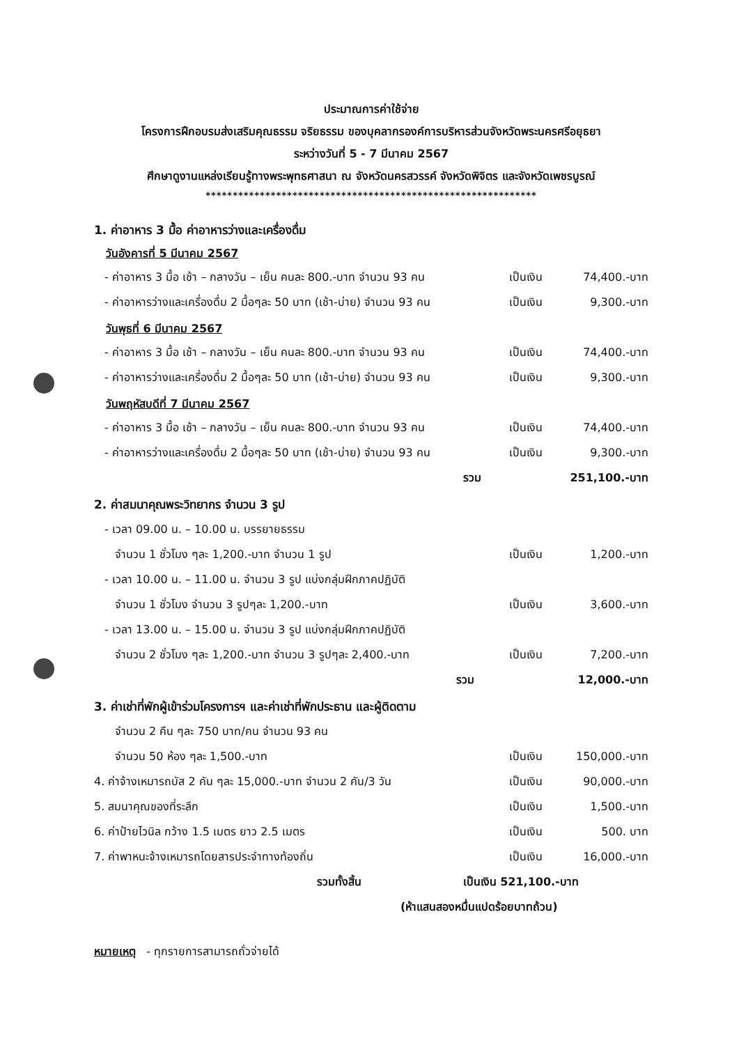ประมาณการค่าใช้จ่าย
โครงการฝึกอบรมส่งเสริมคุณธรรม จริยธรรม ของบุคลากรองค์การบริหารส่วนจังหวัดพระนครศรีอยุธยา
ระหว่างวันที่ 5 - 7 มีนาคม 2567
ศึกษาดูงานแหล่งเรียนรู้ทางพระพุทธศาสนา ณ จังหวัดนครสวรรค์ จังหวัดพิจิตร และจังหวัดเพชรบูรณ์
*************************************************************
1. ค่าอาหาร 3 มื้อ ค่าอาหารว่างและเครื่องดื่ม
วันอังคารที่ 5 มีนาคม 2567
| - ค่าอาหาร 3 มื้อ เช้า – กลางวัน – เย็น คนละ 800.-บาท จำนวน 93 คน | เป็นเงิน | 74,400.-บาท |
| - ค่าอาหารว่างและเครื่องดื่ม 2 มื้อๆละ 50 บาท (เช้า-บ่าย) จำนวน 93 คน | เป็นเงิน | 9,300.-บาท |
วันพุธที่ 6 มีนาคม 2567
| - ค่าอาหาร 3 มื้อ เช้า – กลางวัน – เย็น คนละ 800.-บาท จำนวน 93 คน | เป็นเงิน | 74,400.-บาท |
| - ค่าอาหารว่างและเครื่องดื่ม 2 มื้อๆละ 50 บาท (เช้า-บ่าย) จำนวน 93 คน | เป็นเงิน | 9,300.-บาท |
วันพฤหัสบดีที่ 7 มีนาคม 2567
| - ค่าอาหาร 3 มื้อ เช้า – กลางวัน – เย็น คนละ 800.-บาท จำนวน 93 คน | เป็นเงิน | 74,400.-บาท |
| - ค่าอาหารว่างและเครื่องดื่ม 2 มื้อๆละ 50 บาท (เช้า-บ่าย) จำนวน 93 คน | เป็นเงิน | 9,300.-บาท |
| รวม | | 251,100.-บาท |
2. ค่าสมนาคุณพระวิทยากร จำนวน 3 รูป
| - เวลา 09.00 น. – 10.00 น. บรรยายธรรม | | |
| จำนวน 1 ชั่วโมง ๆละ 1,200.-บาท จำนวน 1 รูป | เป็นเงิน | 1,200.-บาท |
| - เวลา 10.00 น. – 11.00 น. จำนวน 3 รูป แบ่งกลุ่มฝึกภาคปฏิบัติ | | |
| จำนวน 1 ชั่วโมง จำนวน 3 รูปๆละ 1,200.-บาท | เป็นเงิน | 3,600.-บาท |
| - เวลา 13.00 น. – 15.00 น. จำนวน 3 รูป แบ่งกลุ่มฝึกภาคปฏิบัติ | | |
| จำนวน 2 ชั่วโมง ๆละ 1,200.-บาท จำนวน 3 รูปๆละ 2,400.-บาท | เป็นเงิน | 7,200.-บาท |
| รวม | | 12,000.-บาท |
3. ค่าเช่าที่พักผู้เข้าร่วมโครงการฯ และค่าเช่าที่พักประธาน และผู้ติดตาม
| จำนวน 2 คืน ๆละ 750 บาท/คน จำนวน 93 คน | | |
| จำนวน 50 ห้อง ๆละ 1,500.-บาท | เป็นเงิน | 150,000.-บาท |
| 4. ค่าจ้างเหมารถบัส 2 คัน ๆละ 15,000.-บาท จำนวน 2 คัน/3 วัน | เป็นเงิน | 90,000.-บาท |
| 5. สมนาคุณของที่ระลึก | เป็นเงิน | 1,500.-บาท |
| 6. ค่าป้ายไวนิล กว้าง 1.5 เมตร ยาว 2.5 เมตร | เป็นเงิน | 500. บาท |
| 7. ค่าพาหนะจ้างเหมารถโดยสารประจำทางท้องถิ่น | เป็นเงิน | 16,000.-บาท |
รวมทั้งสิ้น เป็นเงิน 521,100.-บาท
(ห้าแสนสองหมื่นแปดร้อยบาทถ้วน)
หมายเหตุ - ทุกรายการสามารถถั่วจ่ายได้